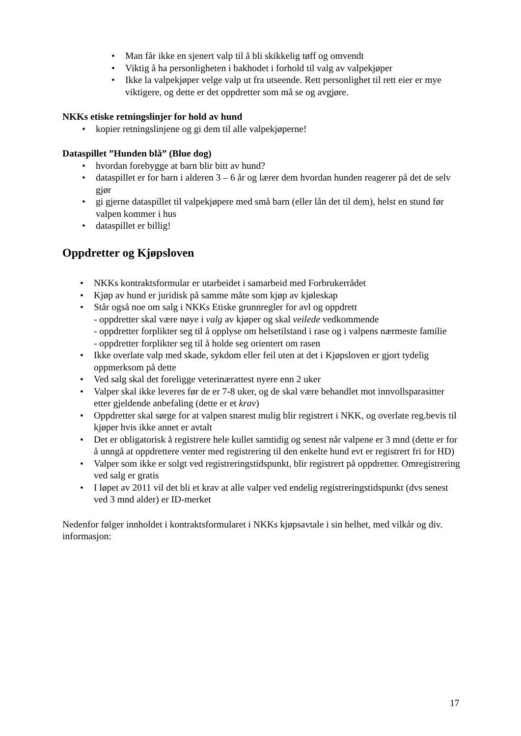• Man får ikke en sjenert valp til å bli skikkelig tøff og omvendt
• Viktig å ha personligheten i bakhodet i forhold til valg av valpekjøper
• Ikke la valpekjøper velge valp ut fra utseende. Rett personlighet til rett eier er mye viktigere, og dette er det oppdretter som må se og avgjøre.
NKKs etiske retningslinjer for hold av hund
• kopier retningslinjene og gi dem til alle valpekjøperne!
Dataspillet ”Hunden blå” (Blue dog)
• hvordan forebygge at barn blir bitt av hund?
• dataspillet er for barn i alderen 3 – 6 år og lærer dem hvordan hunden reagerer på det de selv gjør
• gi gjerne dataspillet til valpekjøpere med små barn (eller lån det til dem), helst en stund før valpen kommer i hus
• dataspillet er billig!
Oppdretter og Kjøpsloven
• NKKs kontraktsformular er utarbeidet i samarbeid med Forbrukerrådet
• Kjøp av hund er juridisk på samme måte som kjøp av kjøleskap
• Står også noe om salg i NKKs Etiske grunnregler for avl og oppdrett
- oppdretter skal være nøye i valg av kjøper og skal veilede vedkommende
- oppdretter forplikter seg til å opplyse om helsetilstand i rase og i valpens nærmeste familie
- oppdretter forplikter seg til å holde seg orientert om rasen
• Ikke overlate valp med skade, sykdom eller feil uten at det i Kjøpsloven er gjort tydelig oppmerksom på dette
• Ved salg skal det foreligge veterinærattest nyere enn 2 uker
• Valper skal ikke leveres før de er 7-8 uker, og de skal være behandlet mot innvollsparasitter etter gjeldende anbefaling (dette er et krav)
• Oppdretter skal sørge for at valpen snarest mulig blir registrert i NKK, og overlate reg.bevis til kjøper hvis ikke annet er avtalt
• Det er obligatorisk å registrere hele kullet samtidig og senest når valpene er 3 mnd (dette er for å unngå at oppdrettere venter med registrering til den enkelte hund evt er registrert fri for HD)
• Valper som ikke er solgt ved registreringstidspunkt, blir registrert på oppdretter. Omregistrering ved salg er gratis
• I løpet av 2011 vil det bli et krav at alle valper ved endelig registreringstidspunkt (dvs senest ved 3 mnd alder) er ID-merket
Nedenfor følger innholdet i kontraktsformularet i NKKs kjøpsavtale i sin helhet, med vilkår og div. informasjon:
17